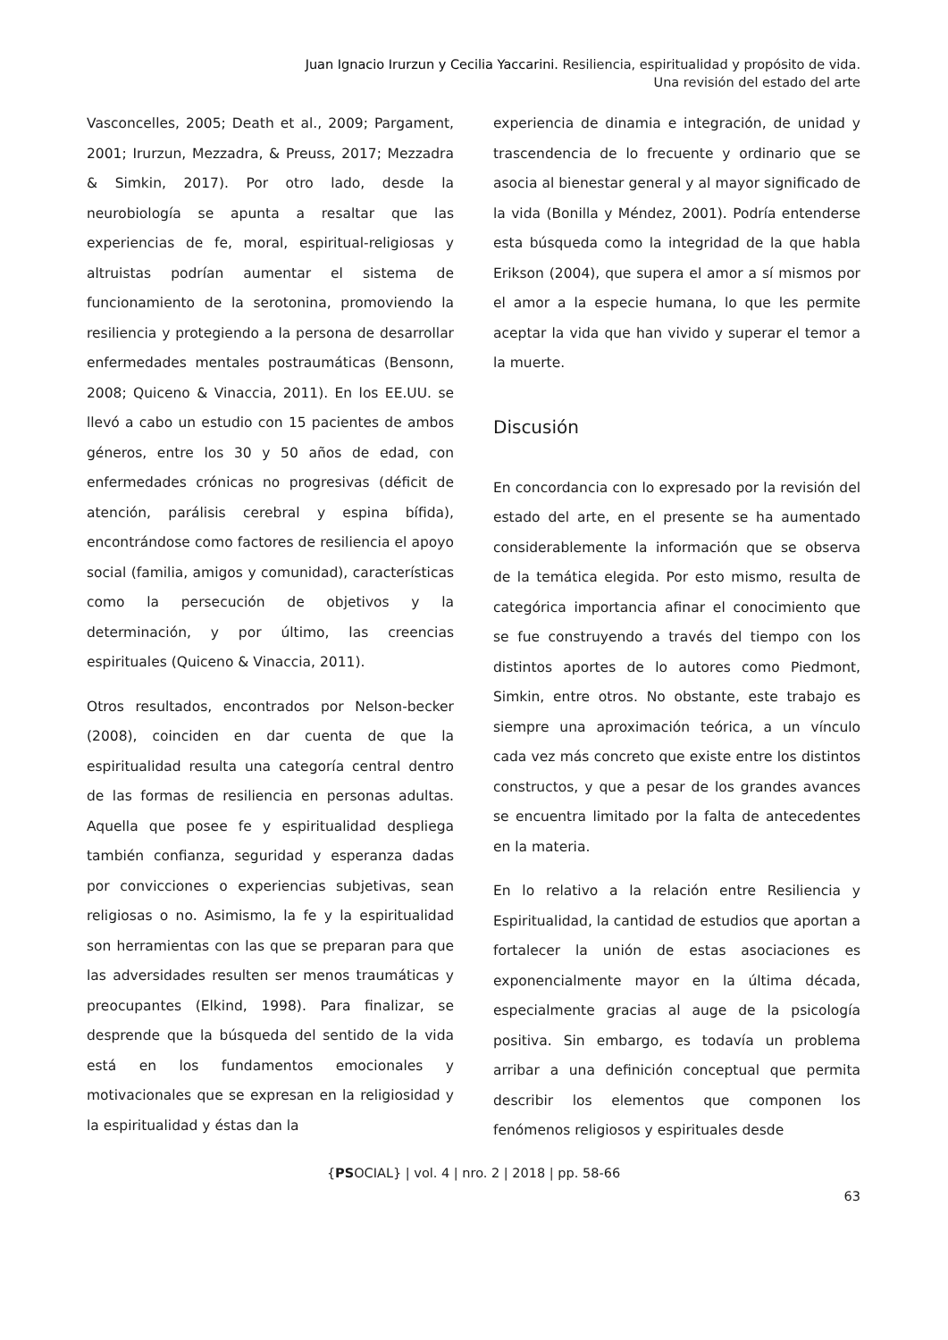Juan Ignacio Irurzun y Cecilia Yaccarini. Resiliencia, espiritualidad y propósito de vida.
Una revisión del estado del arte
Vasconcelles, 2005; Death et al., 2009; Pargament, 2001; Irurzun, Mezzadra, & Preuss, 2017; Mezzadra & Simkin, 2017). Por otro lado, desde la neurobiología se apunta a resaltar que las experiencias de fe, moral, espiritual-religiosas y altruistas podrían aumentar el sistema de funcionamiento de la serotonina, promoviendo la resiliencia y protegiendo a la persona de desarrollar enfermedades mentales postraumáticas (Bensonn, 2008; Quiceno & Vinaccia, 2011). En los EE.UU. se llevó a cabo un estudio con 15 pacientes de ambos géneros, entre los 30 y 50 años de edad, con enfermedades crónicas no progresivas (déficit de atención, parálisis cerebral y espina bífida), encontrándose como factores de resiliencia el apoyo social (familia, amigos y comunidad), características como la persecución de objetivos y la determinación, y por último, las creencias espirituales (Quiceno & Vinaccia, 2011).
Otros resultados, encontrados por Nelson-becker (2008), coinciden en dar cuenta de que la espiritualidad resulta una categoría central dentro de las formas de resiliencia en personas adultas. Aquella que posee fe y espiritualidad despliega también confianza, seguridad y esperanza dadas por convicciones o experiencias subjetivas, sean religiosas o no. Asimismo, la fe y la espiritualidad son herramientas con las que se preparan para que las adversidades resulten ser menos traumáticas y preocupantes (Elkind, 1998). Para finalizar, se desprende que la búsqueda del sentido de la vida está en los fundamentos emocionales y motivacionales que se expresan en la religiosidad y la espiritualidad y éstas dan la
experiencia de dinamia e integración, de unidad y trascendencia de lo frecuente y ordinario que se asocia al bienestar general y al mayor significado de la vida (Bonilla y Méndez, 2001). Podría entenderse esta búsqueda como la integridad de la que habla Erikson (2004), que supera el amor a sí mismos por el amor a la especie humana, lo que les permite aceptar la vida que han vivido y superar el temor a la muerte.
Discusión
En concordancia con lo expresado por la revisión del estado del arte, en el presente se ha aumentado considerablemente la información que se observa de la temática elegida. Por esto mismo, resulta de categórica importancia afinar el conocimiento que se fue construyendo a través del tiempo con los distintos aportes de lo autores como Piedmont, Simkin, entre otros. No obstante, este trabajo es siempre una aproximación teórica, a un vínculo cada vez más concreto que existe entre los distintos constructos, y que a pesar de los grandes avances se encuentra limitado por la falta de antecedentes en la materia.
En lo relativo a la relación entre Resiliencia y Espiritualidad, la cantidad de estudios que aportan a fortalecer la unión de estas asociaciones es exponencialmente mayor en la última década, especialmente gracias al auge de la psicología positiva. Sin embargo, es todavía un problema arribar a una definición conceptual que permita describir los elementos que componen los fenómenos religiosos y espirituales desde
{PSOCIAL} | vol. 4 | nro. 2 | 2018 | pp. 58-66
63